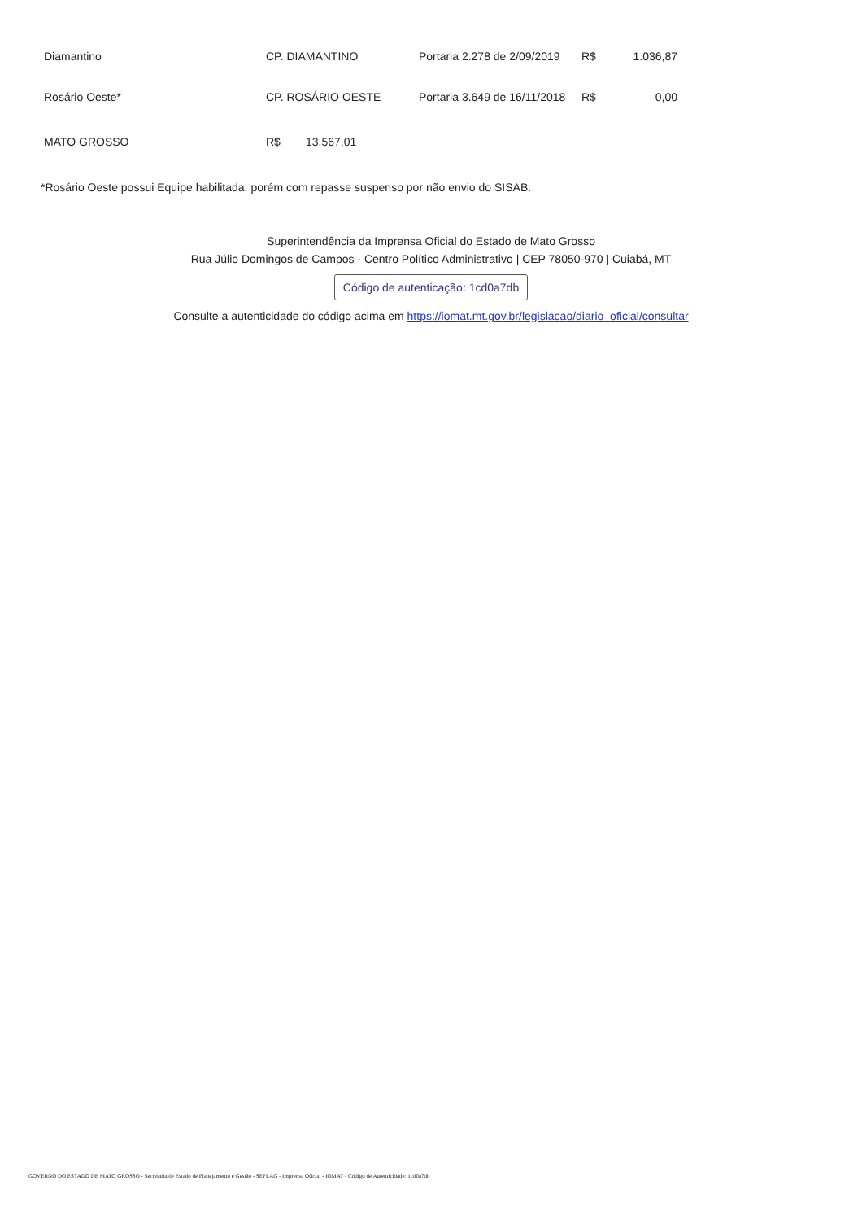| Diamantino | CP. DIAMANTINO | Portaria 2.278 de 2/09/2019 | R$ | 1.036,87 |
| Rosário Oeste* | CP. ROSÁRIO OESTE | Portaria 3.649 de 16/11/2018 | R$ | 0,00 |
| MATO GROSSO | R$ 13.567,01 | | | |
*Rosário Oeste possui Equipe habilitada, porém com repasse suspenso por não envio do SISAB.
Superintendência da Imprensa Oficial do Estado de Mato Grosso
Rua Júlio Domingos de Campos - Centro Político Administrativo | CEP 78050-970 | Cuiabá, MT
Código de autenticação: 1cd0a7db
Consulte a autenticidade do código acima em https://iomat.mt.gov.br/legislacao/diario_oficial/consultar
GOVERNO DO ESTADO DE MATO GROSSO - Secretaria de Estado de Planejamento e Gestão - SEPLAG - Imprensa Oficial - IOMAT - Código de Autenticidade: 1cd0a7db